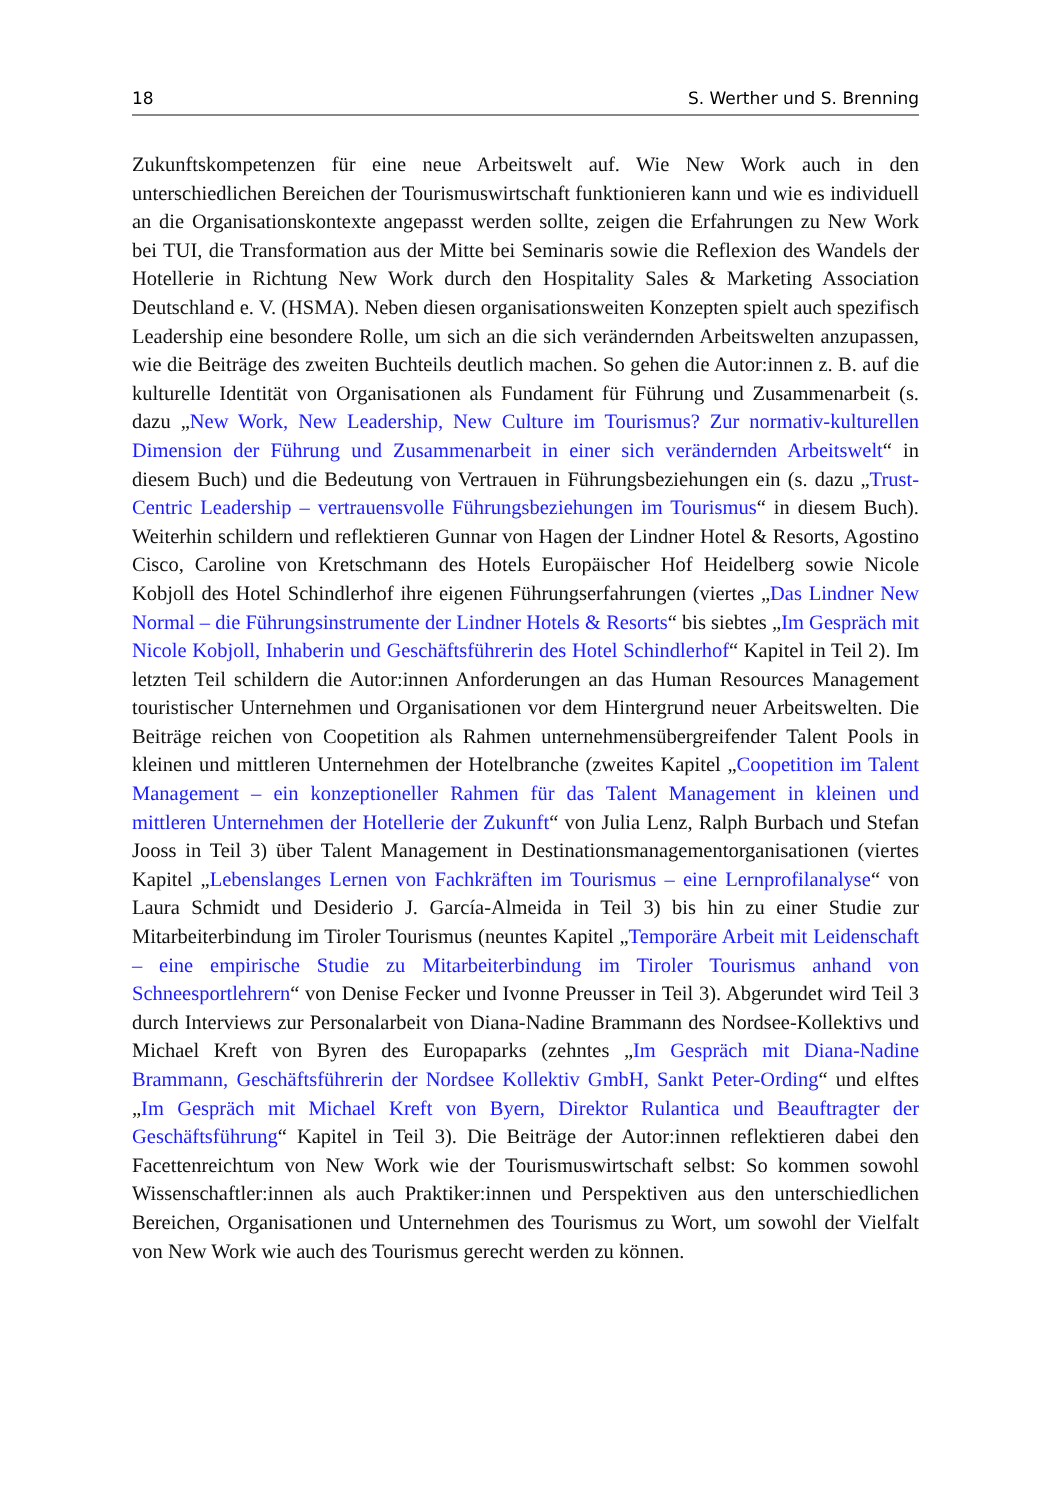18 S. Werther und S. Brenning
Zukunftskompetenzen für eine neue Arbeitswelt auf. Wie New Work auch in den unterschiedlichen Bereichen der Tourismuswirtschaft funktionieren kann und wie es individuell an die Organisationskontexte angepasst werden sollte, zeigen die Erfahrungen zu New Work bei TUI, die Transformation aus der Mitte bei Seminaris sowie die Reflexion des Wandels der Hotellerie in Richtung New Work durch den Hospitality Sales & Marketing Association Deutschland e. V. (HSMA). Neben diesen organisationsweiten Konzepten spielt auch spezifisch Leadership eine besondere Rolle, um sich an die sich verändernden Arbeitswelten anzupassen, wie die Beiträge des zweiten Buchteils deutlich machen. So gehen die Autor:innen z. B. auf die kulturelle Identität von Organisationen als Fundament für Führung und Zusammenarbeit (s. dazu „New Work, New Leadership, New Culture im Tourismus? Zur normativ-kulturellen Dimension der Führung und Zusammenarbeit in einer sich verändernden Arbeitswelt“ in diesem Buch) und die Bedeutung von Vertrauen in Führungsbeziehungen ein (s. dazu „Trust-Centric Leadership – vertrauensvolle Führungsbeziehungen im Tourismus“ in diesem Buch). Weiterhin schildern und reflektieren Gunnar von Hagen der Lindner Hotel & Resorts, Agostino Cisco, Caroline von Kretschmann des Hotels Europäischer Hof Heidelberg sowie Nicole Kobjoll des Hotel Schindlerhof ihre eigenen Führungserfahrungen (viertes „Das Lindner New Normal – die Führungsinstrumente der Lindner Hotels & Resorts“ bis siebtes „Im Gespräch mit Nicole Kobjoll, Inhaberin und Geschäftsführerin des Hotel Schindlerhof“ Kapitel in Teil 2). Im letzten Teil schildern die Autor:innen Anforderungen an das Human Resources Management touristischer Unternehmen und Organisationen vor dem Hintergrund neuer Arbeitswelten. Die Beiträge reichen von Coopetition als Rahmen unternehmensübergreifender Talent Pools in kleinen und mittleren Unternehmen der Hotelbranche (zweites Kapitel „Coopetition im Talent Management – ein konzeptioneller Rahmen für das Talent Management in kleinen und mittleren Unternehmen der Hotellerie der Zukunft“ von Julia Lenz, Ralph Burbach und Stefan Jooss in Teil 3) über Talent Management in Destinationsmanagementorganisationen (viertes Kapitel „Lebenslanges Lernen von Fachkräften im Tourismus – eine Lernprofilanalyse“ von Laura Schmidt und Desiderio J. García-Almeida in Teil 3) bis hin zu einer Studie zur Mitarbeiterbindung im Tiroler Tourismus (neuntes Kapitel „Temporäre Arbeit mit Leidenschaft – eine empirische Studie zu Mitarbeiterbindung im Tiroler Tourismus anhand von Schneesportlehrern“ von Denise Fecker und Ivonne Preusser in Teil 3). Abgerundet wird Teil 3 durch Interviews zur Personalarbeit von Diana-Nadine Brammann des Nordsee-Kollektivs und Michael Kreft von Byren des Europaparks (zehntes „Im Gespräch mit Diana-Nadine Brammann, Geschäftsführerin der Nordsee Kollektiv GmbH, Sankt Peter-Ording“ und elftes „Im Gespräch mit Michael Kreft von Byern, Direktor Rulantica und Beauftragter der Geschäftsführung“ Kapitel in Teil 3). Die Beiträge der Autor:innen reflektieren dabei den Facettenreichtum von New Work wie der Tourismuswirtschaft selbst: So kommen sowohl Wissenschaftler:innen als auch Praktiker:innen und Perspektiven aus den unterschiedlichen Bereichen, Organisationen und Unternehmen des Tourismus zu Wort, um sowohl der Vielfalt von New Work wie auch des Tourismus gerecht werden zu können.